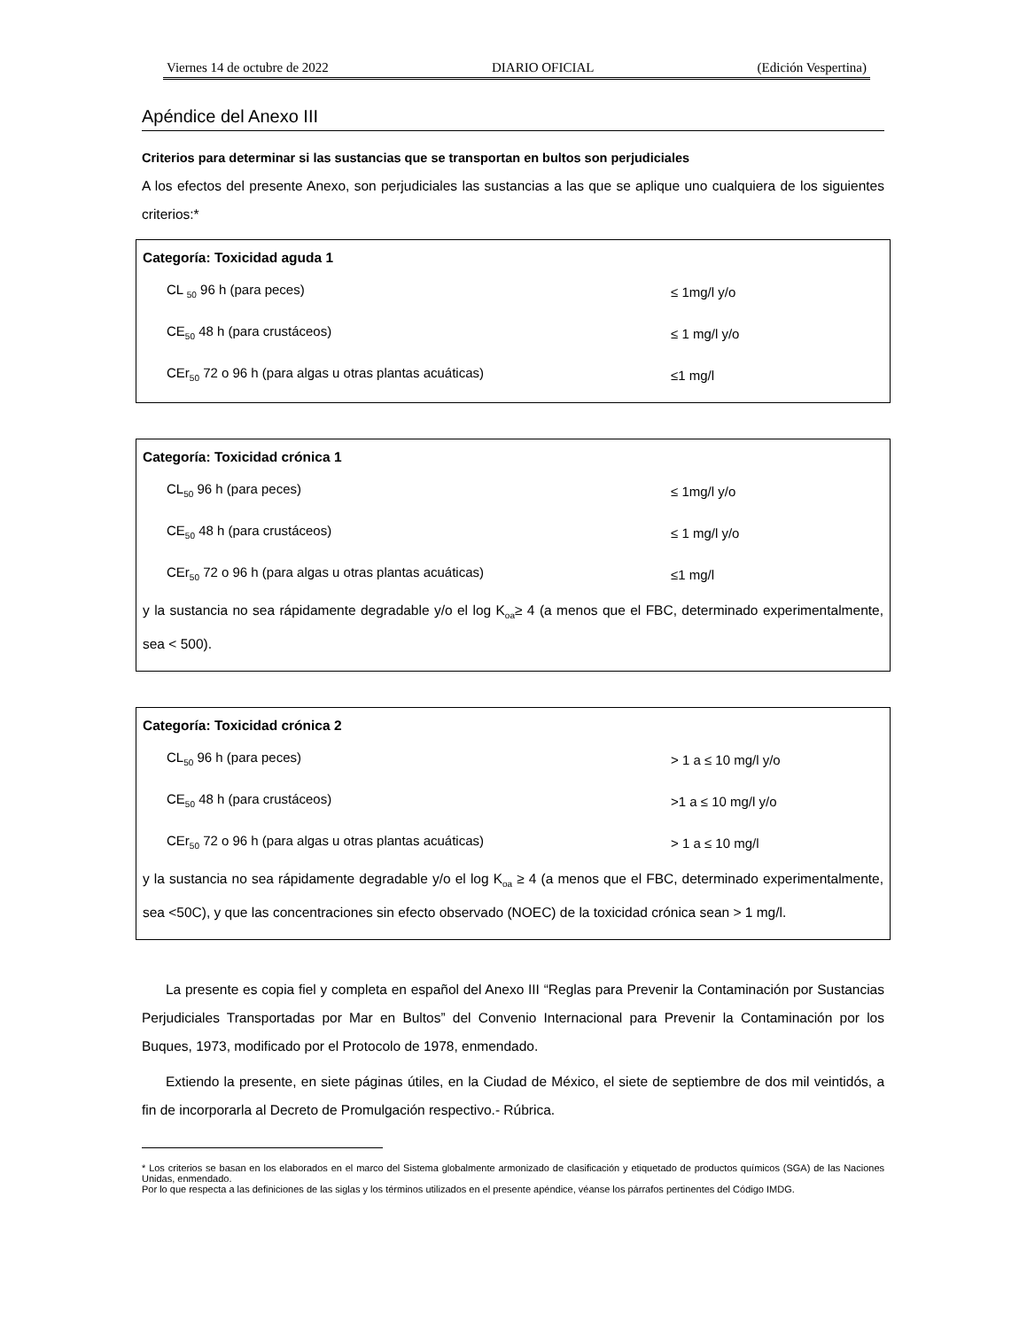Viernes 14 de octubre de 2022 DIARIO OFICIAL (Edición Vespertina)
Apéndice del Anexo III
Criterios para determinar si las sustancias que se transportan en bultos son perjudiciales
A los efectos del presente Anexo, son perjudiciales las sustancias a las que se aplique uno cualquiera de los siguientes criterios:*
Categoría: Toxicidad aguda 1
| CL <sub>50</sub> 96 h (para peces) | ≤ 1mg/l y/o |
| CE<sub>50</sub> 48 h (para crustáceos) | ≤ 1 mg/l y/o |
| CEr<sub>50</sub> 72 o 96 h (para algas u otras plantas acuáticas) | ≤1 mg/l |
Categoría: Toxicidad crónica 1
| CL<sub>50</sub> 96 h (para peces) | ≤ 1mg/l y/o |
| CE<sub>50</sub> 48 h (para crustáceos) | ≤ 1 mg/l y/o |
| CEr<sub>50</sub> 72 o 96 h (para algas u otras plantas acuáticas) | ≤1 mg/l |
y la sustancia no sea rápidamente degradable y/o el log K<sub>oa</sub>≥ 4 (a menos que el FBC, determinado experimentalmente, sea < 500).
Categoría: Toxicidad crónica 2
| CL<sub>50</sub> 96 h (para peces) | > 1 a ≤ 10 mg/l y/o |
| CE<sub>50</sub> 48 h (para crustáceos) | >1 a ≤ 10 mg/l y/o |
| CEr<sub>50</sub> 72 o 96 h (para algas u otras plantas acuáticas) | > 1 a ≤ 10 mg/l |
y la sustancia no sea rápidamente degradable y/o el log K<sub>oa</sub> ≥ 4 (a menos que el FBC, determinado experimentalmente, sea <50C), y que las concentraciones sin efecto observado (NOEC) de la toxicidad crónica sean > 1 mg/l.
La presente es copia fiel y completa en español del Anexo III “Reglas para Prevenir la Contaminación por Sustancias Perjudiciales Transportadas por Mar en Bultos” del Convenio Internacional para Prevenir la Contaminación por los Buques, 1973, modificado por el Protocolo de 1978, enmendado.
Extiendo la presente, en siete páginas útiles, en la Ciudad de México, el siete de septiembre de dos mil veintidós, a fin de incorporarla al Decreto de Promulgación respectivo.- Rúbrica.
* Los criterios se basan en los elaborados en el marco del Sistema globalmente armonizado de clasificación y etiquetado de productos químicos (SGA) de las Naciones Unidas, enmendado.
Por lo que respecta a las definiciones de las siglas y los términos utilizados en el presente apéndice, véanse los párrafos pertinentes del Código IMDG.